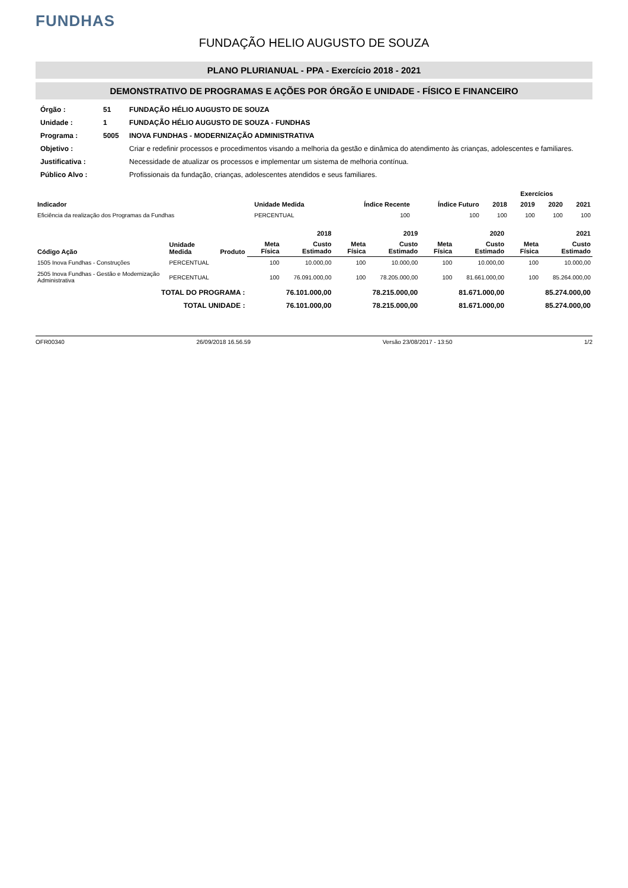FUNDHAS
FUNDAÇÃO HELIO AUGUSTO DE SOUZA
PLANO PLURIANUAL - PPA - Exercício 2018 - 2021
DEMONSTRATIVO DE PROGRAMAS E AÇÕES POR ÓRGÃO E UNIDADE - FÍSICO E FINANCEIRO
| Órgão : | 51 | FUNDAÇÃO HÉLIO AUGUSTO DE SOUZA |
| Unidade : | 1 | FUNDAÇÃO HÉLIO AUGUSTO DE SOUZA - FUNDHAS |
| Programa : | 5005 | INOVA FUNDHAS - MODERNIZAÇÃO ADMINISTRATIVA |
| Objetivo : | | Criar e redefinir processos e procedimentos visando a melhoria da gestão e dinâmica do atendimento às crianças, adolescentes e familiares. |
| Justificativa : | | Necessidade de atualizar os processos e implementar um sistema de melhoria contínua. |
| Público Alvo : | | Profissionais da fundação, crianças, adolescentes atendidos e seus familiares. |
| Indicador | Unidade Medida | Índice Recente | Índice Futuro | Exercícios | | | |
| --- | --- | --- | --- | --- | --- | --- | --- |
| | | | | 2018 | 2019 | 2020 | 2021 |
| Eficiência da realização dos Programas da Fundhas | PERCENTUAL | 100 | 100 | 100 | 100 | 100 | 100 |
| Código Ação | Unidade Medida | Produto | 2018 | | 2019 | | 2020 | | 2021 | |
| --- | --- | --- | --- | --- | --- | --- | --- | --- | --- | --- |
| | | | Meta Física | Custo Estimado | Meta Física | Custo Estimado | Meta Física | Custo Estimado | Meta Física | Custo Estimado |
| 1505 Inova Fundhas - Construções | PERCENTUAL | | 100 | 10.000,00 | 100 | 10.000,00 | 100 | 10.000,00 | 100 | 10.000,00 |
| 2505 Inova Fundhas - Gestão e Modernização Administrativa | PERCENTUAL | | 100 | 76.091.000,00 | 100 | 78.205.000,00 | 100 | 81.661.000,00 | 100 | 85.264.000,00 |
| TOTAL DO PROGRAMA : | | | | 76.101.000,00 | | 78.215.000,00 | | 81.671.000,00 | | 85.274.000,00 |
| TOTAL UNIDADE : | | | | 76.101.000,00 | | 78.215.000,00 | | 81.671.000,00 | | 85.274.000,00 |
OFR00340 26/09/2018 16.56.59 Versão 23/08/2017 - 13:50 1/2